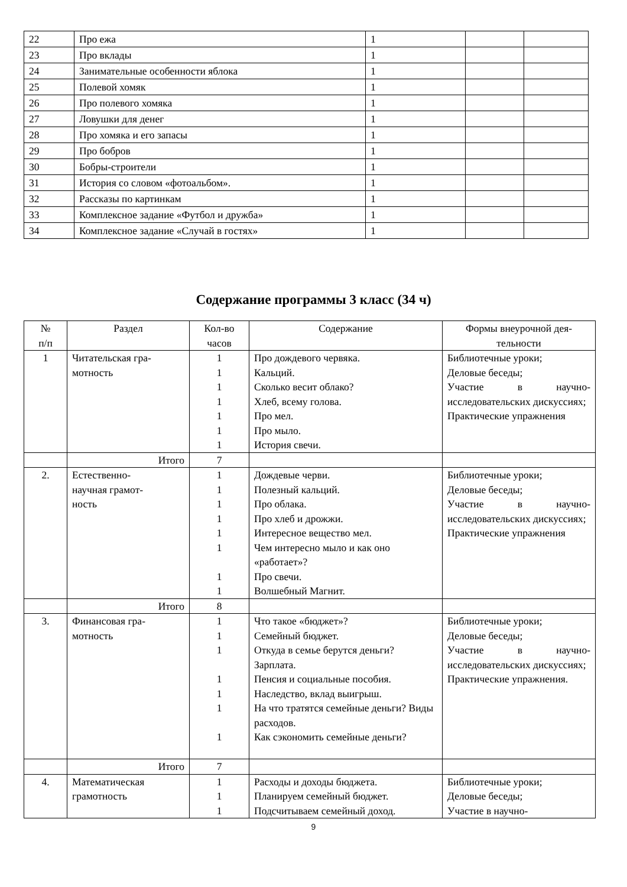| 22 | Про ежа | 1 | | |
| 23 | Про вклады | 1 | | |
| 24 | Занимательные особенности яблока | 1 | | |
| 25 | Полевой хомяк | 1 | | |
| 26 | Про полевого хомяка | 1 | | |
| 27 | Ловушки для денег | 1 | | |
| 28 | Про хомяка и его запасы | 1 | | |
| 29 | Про бобров | 1 | | |
| 30 | Бобры-строители | 1 | | |
| 31 | История со словом «фотоальбом». | 1 | | |
| 32 | Рассказы по картинкам | 1 | | |
| 33 | Комплексное задание «Футбол и дружба» | 1 | | |
| 34 | Комплексное задание «Случай в гостях» | 1 | | |
Содержание программы 3 класс (34 ч)
| № п/п | Раздел | Кол-во часов | Содержание | Формы внеурочной дея- тельности |
| --- | --- | --- | --- | --- |
| 1 | Читательская гра- мотность | 1 1 1 1 1 1 1 | Про дождевого червяка. Кальций. Сколько весит облако? Хлеб, всему голова. Про мел. Про мыло. История свечи. | Библиотечные уроки; Деловые беседы; Участие в научно-исследовательских дискуссиях; Практические упражнения |
| | Итого | 7 | | |
| 2. | Естественно- научная грамот- ность | 1 1 1 1 1 1 1 1 | Дождевые черви. Полезный кальций. Про облака. Про хлеб и дрожжи. Интересное вещество мел. Чем интересно мыло и как оно «работает»? Про свечи. Волшебный Магнит. | Библиотечные уроки; Деловые беседы; Участие в научно-исследовательских дискуссиях; Практические упражнения |
| | Итого | 8 | | |
| 3. | Финансовая гра- мотность | 1 1 1 1 1 1 1 | Что такое «бюджет»? Семейный бюджет. Откуда в семье берутся деньги? Зарплата. Пенсия и социальные пособия. Наследство, вклад выигрыш. На что тратятся семейные деньги? Виды расходов. Как сэкономить семейные деньги? | Библиотечные уроки; Деловые беседы; Участие в научно-исследовательских дискуссиях; Практические упражнения. |
| | Итого | 7 | | |
| 4. | Математическая грамотность | 1 1 1 | Расходы и доходы бюджета. Планируем семейный бюджет. Подсчитываем семейный доход. | Библиотечные уроки; Деловые беседы; Участие в научно- |
9